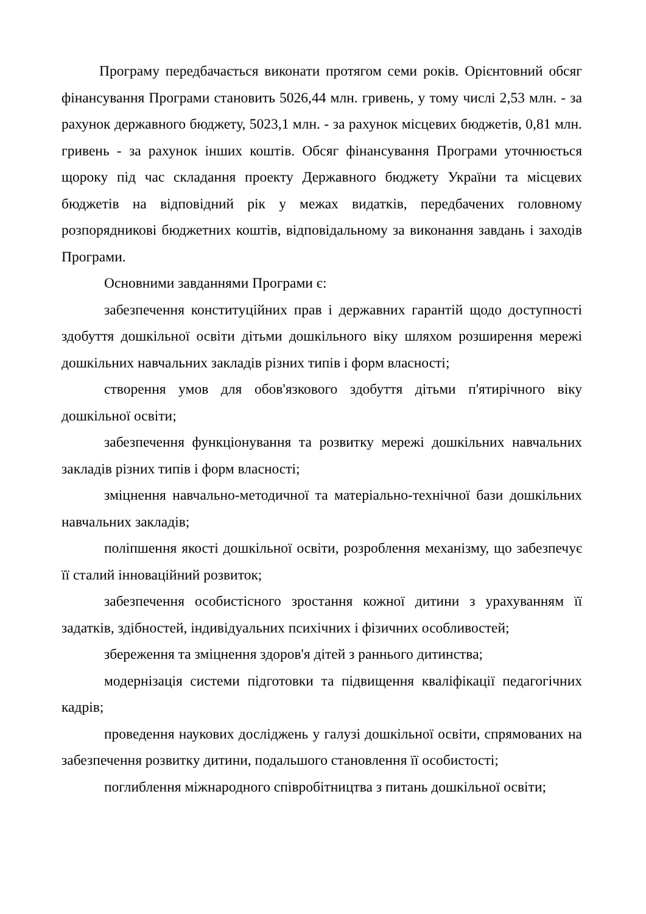Програму передбачається виконати протягом семи років. Орієнтовний обсяг фінансування Програми становить 5026,44 млн. гривень, у тому числі 2,53 млн. - за рахунок державного бюджету, 5023,1 млн. - за рахунок місцевих бюджетів, 0,81 млн. гривень - за рахунок інших коштів. Обсяг фінансування Програми уточнюється щороку під час складання проекту Державного бюджету України та місцевих бюджетів на відповідний рік у межах видатків, передбачених головному розпорядникові бюджетних коштів, відповідальному за виконання завдань і заходів Програми.
Основними завданнями Програми є:
забезпечення конституційних прав і державних гарантій щодо доступності здобуття дошкільної освіти дітьми дошкільного віку шляхом розширення мережі дошкільних навчальних закладів різних типів і форм власності;
створення умов для обов'язкового здобуття дітьми п'ятирічного віку дошкільної освіти;
забезпечення функціонування та розвитку мережі дошкільних навчальних закладів різних типів і форм власності;
зміцнення навчально-методичної та матеріально-технічної бази дошкільних навчальних закладів;
поліпшення якості дошкільної освіти, розроблення механізму, що забезпечує її сталий інноваційний розвиток;
забезпечення особистісного зростання кожної дитини з урахуванням її задатків, здібностей, індивідуальних психічних і фізичних особливостей;
збереження та зміцнення здоров'я дітей з раннього дитинства;
модернізація системи підготовки та підвищення кваліфікації педагогічних кадрів;
проведення наукових досліджень у галузі дошкільної освіти, спрямованих на забезпечення розвитку дитини, подальшого становлення її особистості;
поглиблення міжнародного співробітництва з питань дошкільної освіти;